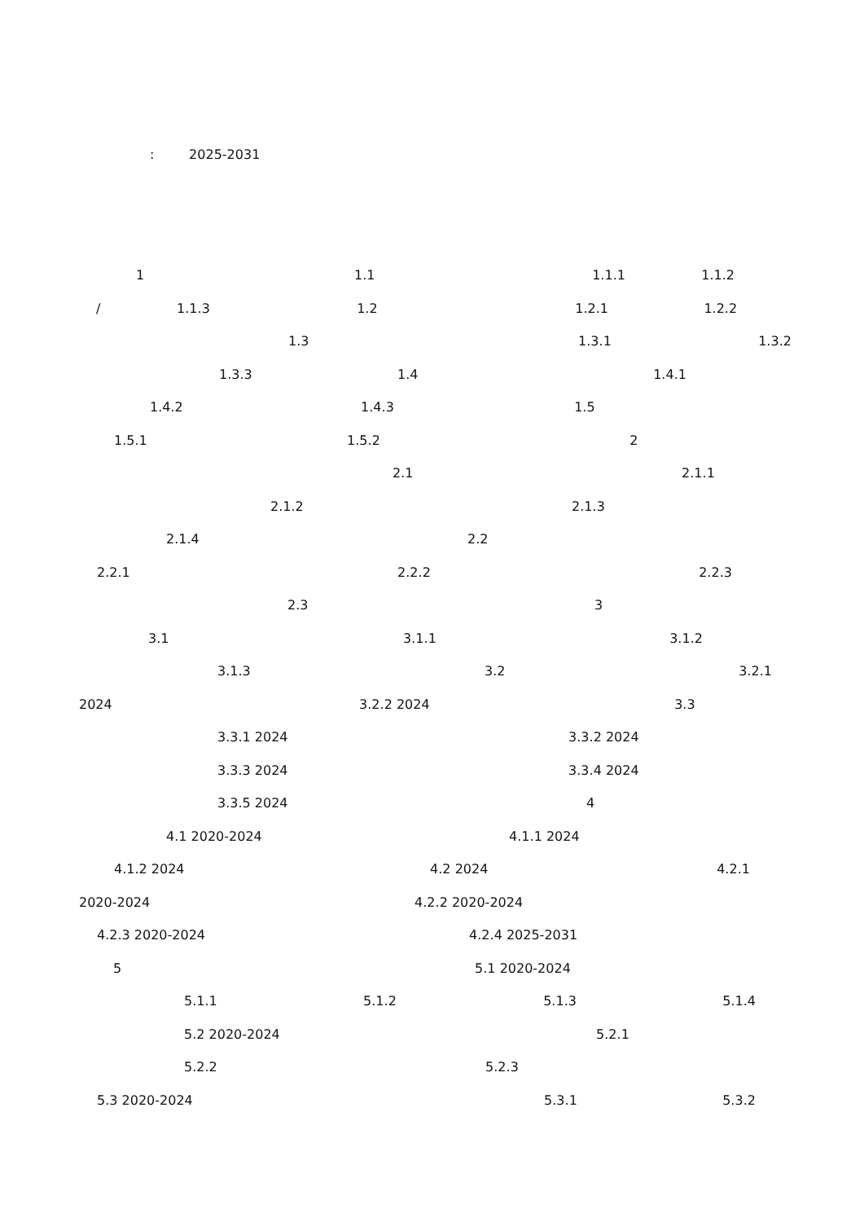: 2025-2031
1 1.1 1.1.1 1.1.2
/ 1.1.3 1.2 1.2.1 1.2.2
1.3 1.3.1 1.3.2
1.3.3 1.4 1.4.1
1.4.2 1.4.3 1.5
1.5.1 1.5.2 2
2.1 2.1.1
2.1.2 2.1.3
2.1.4 2.2
2.2.1 2.2.2 2.2.3
2.3 3
3.1 3.1.1 3.1.2
3.1.3 3.2 3.2.1
2024 3.2.2 2024 3.3
3.3.1 2024 3.3.2 2024
3.3.3 2024 3.3.4 2024
3.3.5 2024 4
4.1 2020-2024 4.1.1 2024
4.1.2 2024 4.2 2024 4.2.1
2020-2024 4.2.2 2020-2024
4.2.3 2020-2024 4.2.4 2025-2031
5 5.1 2020-2024
5.1.1 5.1.2 5.1.3 5.1.4
5.2 2020-2024 5.2.1
5.2.2 5.2.3
5.3 2020-2024 5.3.1 5.3.2